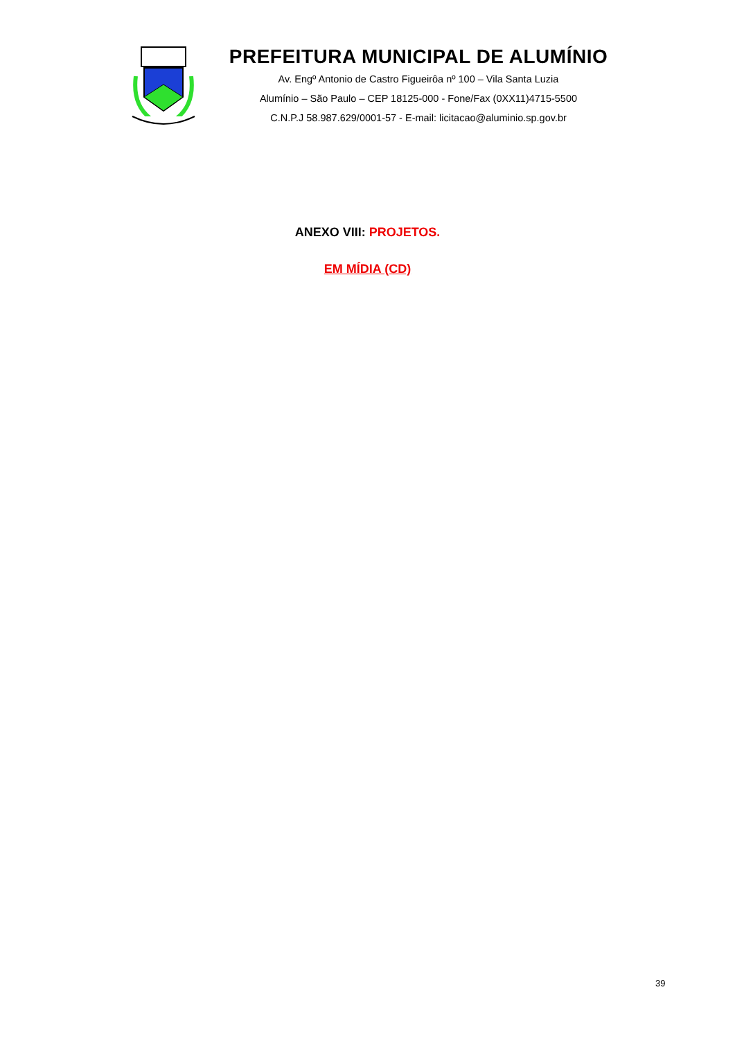PREFEITURA MUNICIPAL DE ALUMÍNIO
Av. Engº Antonio de Castro Figueirôa nº 100 – Vila Santa Luzia
Alumínio – São Paulo – CEP 18125-000 - Fone/Fax (0XX11)4715-5500
C.N.P.J 58.987.629/0001-57 - E-mail: licitacao@aluminio.sp.gov.br
ANEXO VIII: PROJETOS.
EM MÍDIA (CD)
39